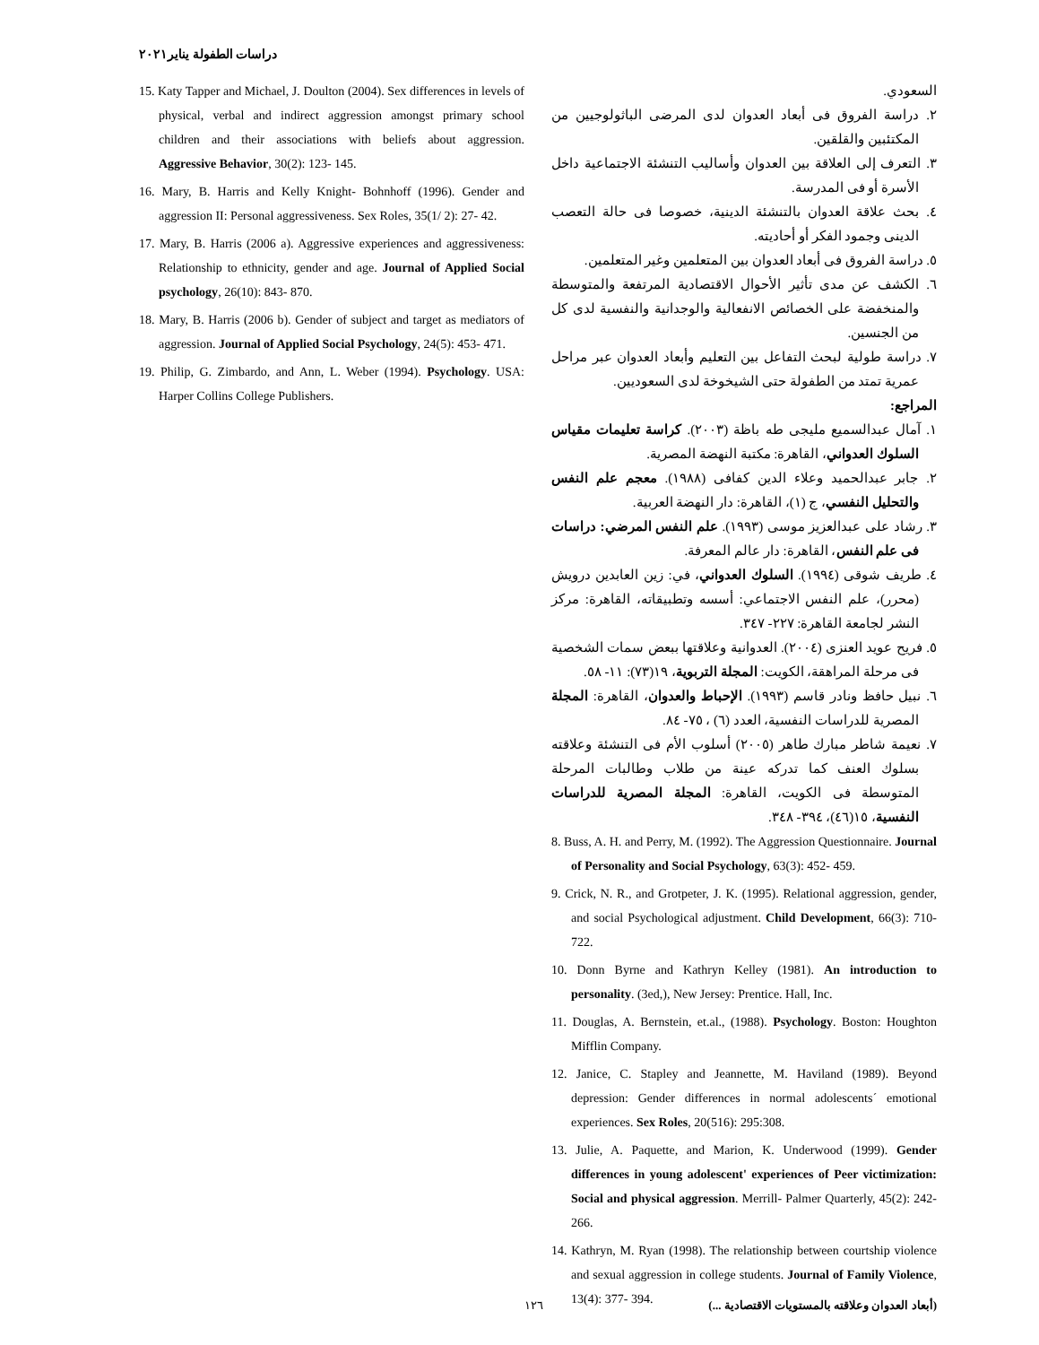دراسات الطفولة يناير٢٠٢١
السعودي.
٢. دراسة الفروق فى أبعاد العدوان لدى المرضى الباثولوجيين من المكتئبين والقلقين.
٣. التعرف إلى العلاقة بين العدوان وأساليب التنشئة الاجتماعية داخل الأسرة أو فى المدرسة.
٤. بحث علاقة العدوان بالتنشئة الدينية، خصوصا فى حالة التعصب الدينى وجمود الفكر أو أحاديته.
٥. دراسة الفروق فى أبعاد العدوان بين المتعلمين وغير المتعلمين.
٦. الكشف عن مدى تأثير الأحوال الاقتصادية المرتفعة والمتوسطة والمنخفضة على الخصائص الانفعالية والوجدانية والنفسية لدى كل من الجنسين.
٧. دراسة طولية لبحث التفاعل بين التعليم وأبعاد العدوان عبر مراحل عمرية تمتد من الطفولة حتى الشيخوخة لدى السعوديين.
المراجع:
١. آمال عبدالسميع مليجى طه باظة (٢٠٠٣). كراسة تعليمات مقياس السلوك العدواني، القاهرة: مكتبة النهضة المصرية.
٢. جابر عبدالحميد وعلاء الدين كفافى (١٩٨٨). معجم علم النفس والتحليل النفسي، ج (١)، القاهرة: دار النهضة العربية.
٣. رشاد على عبدالعزيز موسى (١٩٩٣). علم النفس المرضي: دراسات فى علم النفس، القاهرة: دار عالم المعرفة.
٤. طريف شوقى (١٩٩٤). السلوك العدواني، في: زين العابدين درويش (محرر)، علم النفس الاجتماعي: أسسه وتطبيقاته، القاهرة: مركز النشر لجامعة القاهرة: ٢٢٧- ٣٤٧.
٥. فريح عويد العنزى (٢٠٠٤). العدوانية وعلاقتها ببعض سمات الشخصية فى مرحلة المراهقة، الكويت: المجلة التربوية، ١٩(٧٣): ١١- ٥٨.
٦. نبيل حافظ ونادر قاسم (١٩٩٣). الإحباط والعدوان، القاهرة: المجلة المصرية للدراسات النفسية، العدد (٦) ، ٧٥- ٨٤.
٧. نعيمة شاطر مبارك طاهر (٢٠٠٥) أسلوب الأم فى التنشئة وعلاقته بسلوك العنف كما تدركه عينة من طلاب وطالبات المرحلة المتوسطة فى الكويت، القاهرة: المجلة المصرية للدراسات النفسية، ١٥(٤٦)، ٣٩٤- ٣٤٨.
8. Buss, A. H. and Perry, M. (1992). The Aggression Questionnaire. Journal of Personality and Social Psychology, 63(3): 452- 459.
9. Crick, N. R., and Grotpeter, J. K. (1995). Relational aggression, gender, and social Psychological adjustment. Child Development, 66(3): 710- 722.
10. Donn Byrne and Kathryn Kelley (1981). An introduction to personality. (3ed,), New Jersey: Prentice. Hall, Inc.
11. Douglas, A. Bernstein, et.al., (1988). Psychology. Boston: Houghton Mifflin Company.
12. Janice, C. Stapley and Jeannette, M. Haviland (1989). Beyond depression: Gender differences in normal adolescents´ emotional experiences. Sex Roles, 20(516): 295:308.
13. Julie, A. Paquette, and Marion, K. Underwood (1999). Gender differences in young adolescent' experiences of Peer victimization: Social and physical aggression. Merrill- Palmer Quarterly, 45(2): 242- 266.
14. Kathryn, M. Ryan (1998). The relationship between courtship violence and sexual aggression in college students. Journal of Family Violence, 13(4): 377- 394.
15. Katy Tapper and Michael, J. Doulton (2004). Sex differences in levels of physical, verbal and indirect aggression amongst primary school children and their associations with beliefs about aggression. Aggressive Behavior, 30(2): 123- 145.
16. Mary, B. Harris and Kelly Knight- Bohnhoff (1996). Gender and aggression II: Personal aggressiveness. Sex Roles, 35(1/ 2): 27- 42.
17. Mary, B. Harris (2006 a). Aggressive experiences and aggressiveness: Relationship to ethnicity, gender and age. Journal of Applied Social psychology, 26(10): 843- 870.
18. Mary, B. Harris (2006 b). Gender of subject and target as mediators of aggression. Journal of Applied Social Psychology, 24(5): 453- 471.
19. Philip, G. Zimbardo, and Ann, L. Weber (1994). Psychology. USA: Harper Collins College Publishers.
(أبعاد العدوان وعلاقته بالمستويات الاقتصادية ...) ١٢٦